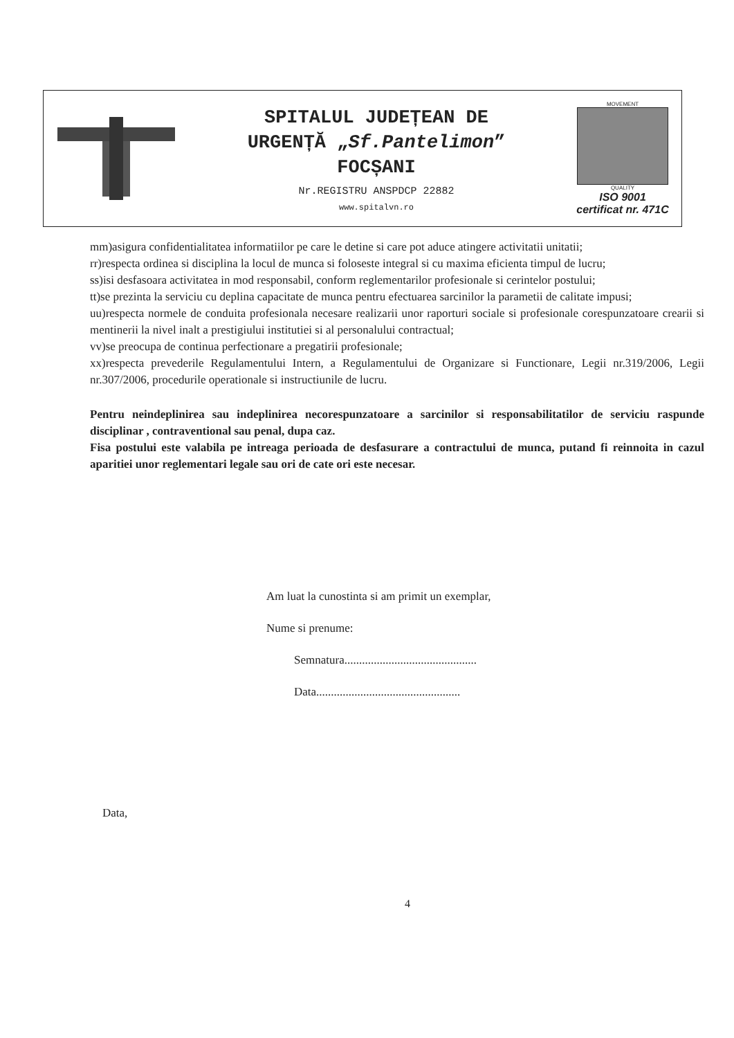SPITALUL JUDEȚEAN DE
URGENȚĂ „Sf.Pantelimon”
FOCȘANI
Nr.REGISTRU ANSPDCP 22882
www.spitalvn.ro
MOVEMENT
QUALITY
ISO 9001
certificat nr. 471C
mm)asigura confidentialitatea informatiilor pe care le detine si care pot aduce atingere activitatii unitatii;
rr)respecta ordinea si disciplina la locul de munca si foloseste integral si cu maxima eficienta timpul de lucru;
ss)isi desfasoara activitatea in mod responsabil, conform reglementarilor profesionale si cerintelor postului;
tt)se prezinta la serviciu cu deplina capacitate de munca pentru efectuarea sarcinilor la parametii de calitate impusi;
uu)respecta normele de conduita profesionala necesare realizarii unor raporturi sociale si profesionale corespunzatoare crearii si mentinerii la nivel inalt a prestigiului institutiei si al personalului contractual;
vv)se preocupa de continua perfectionare a pregatirii profesionale;
xx)respecta prevederile Regulamentului Intern, a Regulamentului de Organizare si Functionare, Legii nr.319/2006, Legii nr.307/2006, procedurile operationale si instructiunile de lucru.
Pentru neindeplinirea sau indeplinirea necorespunzatoare a sarcinilor si responsabilitatilor de serviciu raspunde disciplinar , contraventional sau penal, dupa caz.
Fisa postului este valabila pe intreaga perioada de desfasurare a contractului de munca, putand fi reinnoita in cazul aparitiei unor reglementari legale sau ori de cate ori este necesar.
Am luat la cunostinta si am primit un exemplar,
Nume si prenume:
Semnatura.............................................
Data.................................................
Data,
4